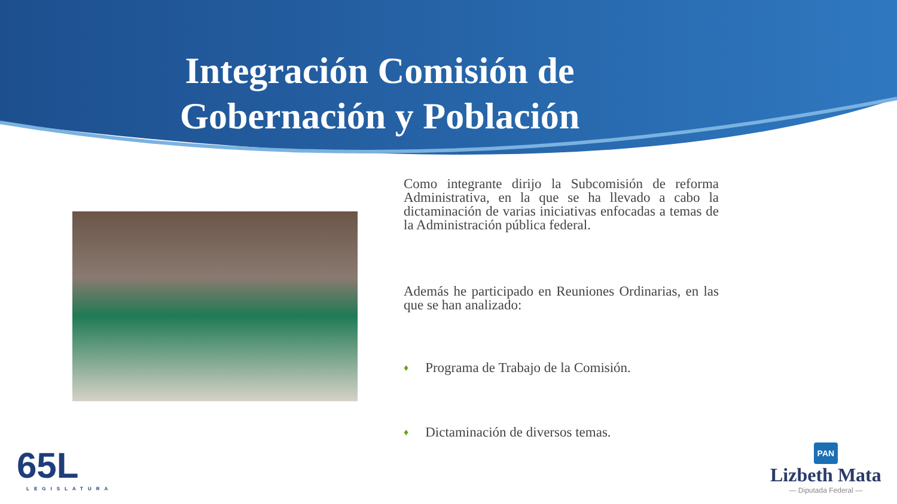Integración Comisión de Gobernación y Población
Como integrante dirijo la Subcomisión de reforma Administrativa, en la que se ha llevado a cabo la dictaminación de varias iniciativas enfocadas a temas de la Administración pública federal.
Además he participado en Reuniones Ordinarias, en las que se han analizado:
♦ Programa de Trabajo de la Comisión.
♦ Dictaminación de diversos temas.
65L
LEGISLATURA
PAN
Lizbeth Mata
— Diputada Federal —